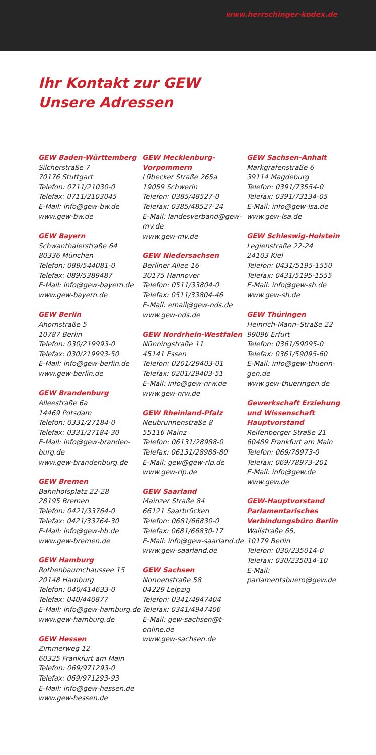www.herrschinger-kodex.de
Ihr Kontakt zur GEW
Unsere Adressen
GEW Baden-Württemberg
Silcherstraße 7
70176 Stuttgart
Telefon: 0711/21030-0
Telefax: 0711/2103045
E-Mail: info@gew-bw.de
www.gew-bw.de
GEW Bayern
Schwanthalerstraße 64
80336 München
Telefon: 089/544081-0
Telefax: 089/5389487
E-Mail: info@gew-bayern.de
www.gew-bayern.de
GEW Berlin
Ahornstraße 5
10787 Berlin
Telefon: 030/219993-0
Telefax: 030/219993-50
E-Mail: info@gew-berlin.de
www.gew-berlin.de
GEW Brandenburg
Alleestraße 6a
14469 Potsdam
Telefon: 0331/27184-0
Telefax: 0331/27184-30
E-Mail: info@gew-branden-burg.de
www.gew-brandenburg.de
GEW Bremen
Bahnhofsplatz 22-28
28195 Bremen
Telefon: 0421/33764-0
Telefax: 0421/33764-30
E-Mail: info@gew-hb.de
www.gew-bremen.de
GEW Hamburg
Rothenbaumchaussee 15
20148 Hamburg
Telefon: 040/414633-0
Telefax: 040/440877
E-Mail: info@gew-hamburg.de
www.gew-hamburg.de
GEW Hessen
Zimmerweg 12
60325 Frankfurt am Main
Telefon: 069/971293-0
Telefax: 069/971293-93
E-Mail: info@gew-hessen.de
www.gew-hessen.de
GEW Mecklenburg-Vorpommern
Lübecker Straße 265a
19059 Schwerin
Telefon: 0385/48527-0
Telefax: 0385/48527-24
E-Mail: landesverband@gew-mv.de
www.gew-mv.de
GEW Niedersachsen
Berliner Allee 16
30175 Hannover
Telefon: 0511/33804-0
Telefax: 0511/33804-46
E-Mail: email@gew-nds.de
www.gew-nds.de
GEW Nordrhein-Westfalen
Nünningstraße 11
45141 Essen
Telefon: 0201/29403-01
Telefax: 0201/29403-51
E-Mail: info@gew-nrw.de
www.gew-nrw.de
GEW Rheinland-Pfalz
Neubrunnenstraße 8
55116 Mainz
Telefon: 06131/28988-0
Telefax: 06131/28988-80
E-Mail: gew@gew-rlp.de
www.gew-rlp.de
GEW Saarland
Mainzer Straße 84
66121 Saarbrücken
Telefon: 0681/66830-0
Telefax: 0681/66830-17
E-Mail: info@gew-saarland.de
www.gew-saarland.de
GEW Sachsen
Nonnenstraße 58
04229 Leipzig
Telefon: 0341/4947404
Telefax: 0341/4947406
E-Mail: gew-sachsen@t-online.de
www.gew-sachsen.de
GEW Sachsen-Anhalt
Markgrafenstraße 6
39114 Magdeburg
Telefon: 0391/73554-0
Telefax: 0391/73134-05
E-Mail: info@gew-lsa.de
www.gew-lsa.de
GEW Schleswig-Holstein
Legienstraße 22-24
24103 Kiel
Telefon: 0431/5195-1550
Telefax: 0431/5195-1555
E-Mail: info@gew-sh.de
www.gew-sh.de
GEW Thüringen
Heinrich-Mann–Straße 22
99096 Erfurt
Telefon: 0361/59095-0
Telefax: 0361/59095-60
E-Mail: info@gew-thuerin-gen.de
www.gew-thueringen.de
Gewerkschaft Erziehung und Wissenschaft Hauptvorstand
Reifenberger Straße 21
60489 Frankfurt am Main
Telefon: 069/78973-0
Telefax: 069/78973-201
E-Mail: info@gew.de
www.gew.de
GEW-Hauptvorstand Parlamentarisches Verbindungsbüro Berlin
Wallstraße 65,
10179 Berlin
Telefon: 030/235014-0
Telefax: 030/235014-10
E-Mail:
parlamentsbuero@gew.de